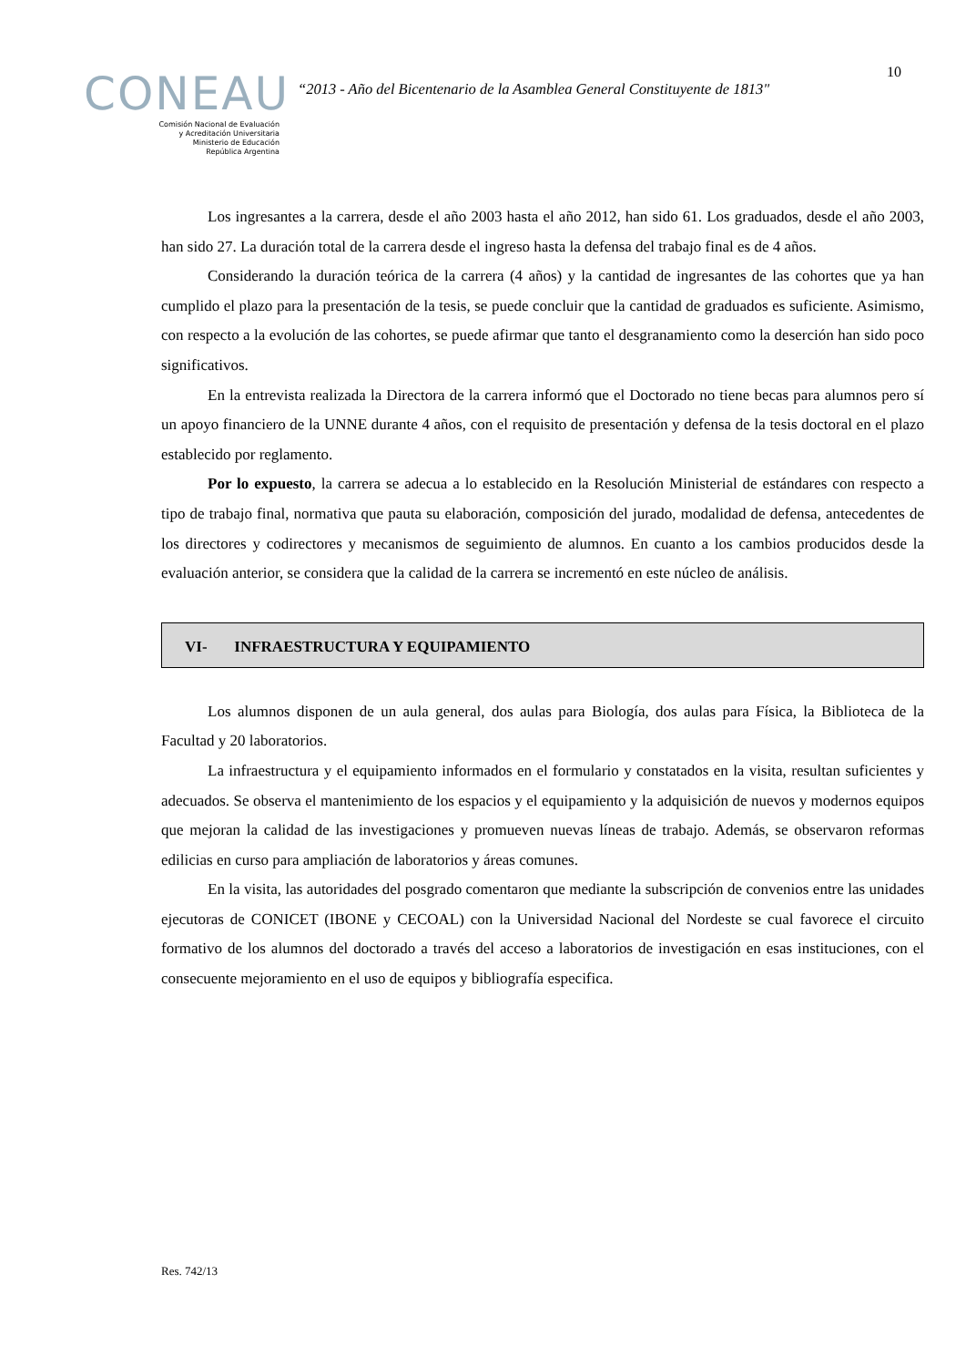10
CONEAU
Comisión Nacional de Evaluación
y Acreditación Universitaria
Ministerio de Educación
República Argentina
“2013 - Año del Bicentenario de la Asamblea General Constituyente de 1813"
Los ingresantes a la carrera, desde el año 2003 hasta el año 2012, han sido 61. Los graduados, desde el año 2003, han sido 27. La duración total de la carrera desde el ingreso hasta la defensa del trabajo final es de 4 años.
Considerando la duración teórica de la carrera (4 años) y la cantidad de ingresantes de las cohortes que ya han cumplido el plazo para la presentación de la tesis, se puede concluir que la cantidad de graduados es suficiente. Asimismo, con respecto a la evolución de las cohortes, se puede afirmar que tanto el desgranamiento como la deserción han sido poco significativos.
En la entrevista realizada la Directora de la carrera informó que el Doctorado no tiene becas para alumnos pero sí un apoyo financiero de la UNNE durante 4 años, con el requisito de presentación y defensa de la tesis doctoral en el plazo establecido por reglamento.
Por lo expuesto, la carrera se adecua a lo establecido en la Resolución Ministerial de estándares con respecto a tipo de trabajo final, normativa que pauta su elaboración, composición del jurado, modalidad de defensa, antecedentes de los directores y codirectores y mecanismos de seguimiento de alumnos. En cuanto a los cambios producidos desde la evaluación anterior, se considera que la calidad de la carrera se incrementó en este núcleo de análisis.
VI- INFRAESTRUCTURA Y EQUIPAMIENTO
Los alumnos disponen de un aula general, dos aulas para Biología, dos aulas para Física, la Biblioteca de la Facultad y 20 laboratorios.
La infraestructura y el equipamiento informados en el formulario y constatados en la visita, resultan suficientes y adecuados. Se observa el mantenimiento de los espacios y el equipamiento y la adquisición de nuevos y modernos equipos que mejoran la calidad de las investigaciones y promueven nuevas líneas de trabajo. Además, se observaron reformas edilicias en curso para ampliación de laboratorios y áreas comunes.
En la visita, las autoridades del posgrado comentaron que mediante la subscripción de convenios entre las unidades ejecutoras de CONICET (IBONE y CECOAL) con la Universidad Nacional del Nordeste se cual favorece el circuito formativo de los alumnos del doctorado a través del acceso a laboratorios de investigación en esas instituciones, con el consecuente mejoramiento en el uso de equipos y bibliografía especifica.
Res. 742/13